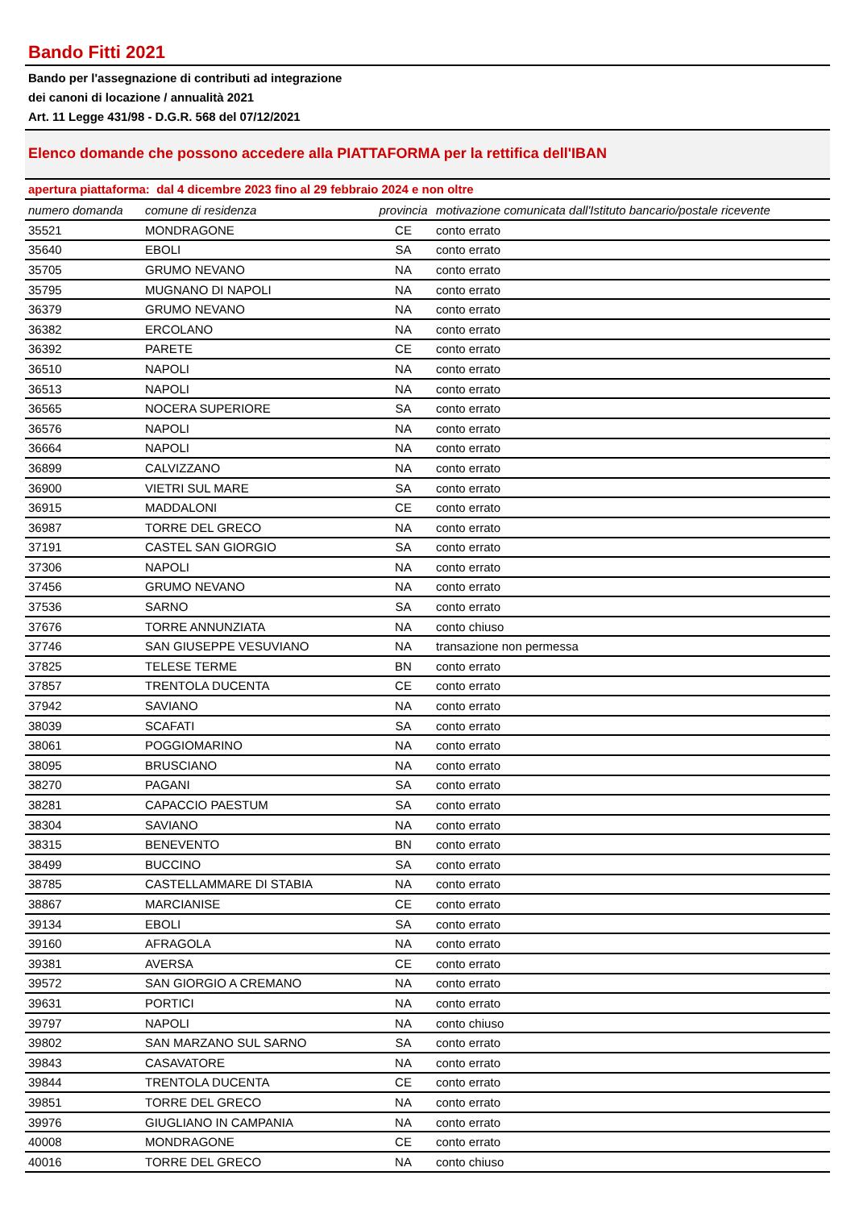Bando Fitti 2021
Bando per l'assegnazione di contributi ad integrazione
dei canoni di locazione / annualità 2021
Art. 11 Legge 431/98 - D.G.R. 568 del 07/12/2021
Elenco domande che possono accedere alla PIATTAFORMA per la rettifica dell'IBAN
apertura piattaforma: dal 4 dicembre 2023 fino al 29 febbraio 2024 e non oltre
| numero domanda | comune di residenza | provincia | motivazione comunicata dall'Istituto bancario/postale ricevente |
| --- | --- | --- | --- |
| 35521 | MONDRAGONE | CE | conto errato |
| 35640 | EBOLI | SA | conto errato |
| 35705 | GRUMO NEVANO | NA | conto errato |
| 35795 | MUGNANO DI NAPOLI | NA | conto errato |
| 36379 | GRUMO NEVANO | NA | conto errato |
| 36382 | ERCOLANO | NA | conto errato |
| 36392 | PARETE | CE | conto errato |
| 36510 | NAPOLI | NA | conto errato |
| 36513 | NAPOLI | NA | conto errato |
| 36565 | NOCERA SUPERIORE | SA | conto errato |
| 36576 | NAPOLI | NA | conto errato |
| 36664 | NAPOLI | NA | conto errato |
| 36899 | CALVIZZANO | NA | conto errato |
| 36900 | VIETRI SUL MARE | SA | conto errato |
| 36915 | MADDALONI | CE | conto errato |
| 36987 | TORRE DEL GRECO | NA | conto errato |
| 37191 | CASTEL SAN GIORGIO | SA | conto errato |
| 37306 | NAPOLI | NA | conto errato |
| 37456 | GRUMO NEVANO | NA | conto errato |
| 37536 | SARNO | SA | conto errato |
| 37676 | TORRE ANNUNZIATA | NA | conto chiuso |
| 37746 | SAN GIUSEPPE VESUVIANO | NA | transazione non permessa |
| 37825 | TELESE TERME | BN | conto errato |
| 37857 | TRENTOLA DUCENTA | CE | conto errato |
| 37942 | SAVIANO | NA | conto errato |
| 38039 | SCAFATI | SA | conto errato |
| 38061 | POGGIOMARINO | NA | conto errato |
| 38095 | BRUSCIANO | NA | conto errato |
| 38270 | PAGANI | SA | conto errato |
| 38281 | CAPACCIO PAESTUM | SA | conto errato |
| 38304 | SAVIANO | NA | conto errato |
| 38315 | BENEVENTO | BN | conto errato |
| 38499 | BUCCINO | SA | conto errato |
| 38785 | CASTELLAMMARE DI STABIA | NA | conto errato |
| 38867 | MARCIANISE | CE | conto errato |
| 39134 | EBOLI | SA | conto errato |
| 39160 | AFRAGOLA | NA | conto errato |
| 39381 | AVERSA | CE | conto errato |
| 39572 | SAN GIORGIO A CREMANO | NA | conto errato |
| 39631 | PORTICI | NA | conto errato |
| 39797 | NAPOLI | NA | conto chiuso |
| 39802 | SAN MARZANO SUL SARNO | SA | conto errato |
| 39843 | CASAVATORE | NA | conto errato |
| 39844 | TRENTOLA DUCENTA | CE | conto errato |
| 39851 | TORRE DEL GRECO | NA | conto errato |
| 39976 | GIUGLIANO IN CAMPANIA | NA | conto errato |
| 40008 | MONDRAGONE | CE | conto errato |
| 40016 | TORRE DEL GRECO | NA | conto chiuso |